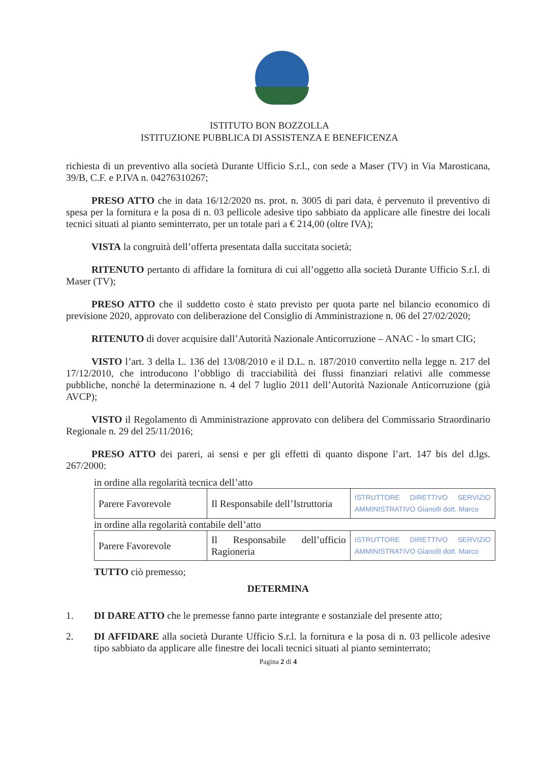ISTITUTO BON BOZZOLLA
ISTITUZIONE PUBBLICA DI ASSISTENZA E BENEFICENZA
richiesta di un preventivo alla società Durante Ufficio S.r.l., con sede a Maser (TV) in Via Marosticana, 39/B, C.F. e P.IVA n. 04276310267;
PRESO ATTO che in data 16/12/2020 ns. prot. n. 3005 di pari data, è pervenuto il preventivo di spesa per la fornitura e la posa di n. 03 pellicole adesive tipo sabbiato da applicare alle finestre dei locali tecnici situati al pianto seminterrato, per un totale pari a € 214,00 (oltre IVA);
VISTA la congruità dell’offerta presentata dalla succitata società;
RITENUTO pertanto di affidare la fornitura di cui all’oggetto alla società Durante Ufficio S.r.l. di Maser (TV);
PRESO ATTO che il suddetto costo è stato previsto per quota parte nel bilancio economico di previsione 2020, approvato con deliberazione del Consiglio di Amministrazione n. 06 del 27/02/2020;
RITENUTO di dover acquisire dall’Autorità Nazionale Anticorruzione – ANAC - lo smart CIG;
VISTO l’art. 3 della L. 136 del 13/08/2010 e il D.L. n. 187/2010 convertito nella legge n. 217 del 17/12/2010, che introducono l’obbligo di tracciabilità dei flussi finanziari relativi alle commesse pubbliche, nonché la determinazione n. 4 del 7 luglio 2011 dell’Autorità Nazionale Anticorruzione (già AVCP);
VISTO il Regolamento di Amministrazione approvato con delibera del Commissario Straordinario Regionale n. 29 del 25/11/2016;
PRESO ATTO dei pareri, ai sensi e per gli effetti di quanto dispone l’art. 147 bis del d.lgs. 267/2000:
in ordine alla regolarità tecnica dell’atto
| Parere Favorevole | Il Responsabile dell’Istruttoria | ISTRUTTORE DIRETTIVO SERVIZIO AMMINISTRATIVO Gianolli dott. Marco |
in ordine alla regolarità contabile dell’atto
| Parere Favorevole | Il Responsabile dell’ufficio Ragioneria | ISTRUTTORE DIRETTIVO SERVIZIO AMMINISTRATIVO Gianolli dott. Marco |
TUTTO ciò premesso;
DETERMINA
1. DI DARE ATTO che le premesse fanno parte integrante e sostanziale del presente atto;
2. DI AFFIDARE alla società Durante Ufficio S.r.l. la fornitura e la posa di n. 03 pellicole adesive tipo sabbiato da applicare alle finestre dei locali tecnici situati al pianto seminterrato;
Pagina 2 di 4